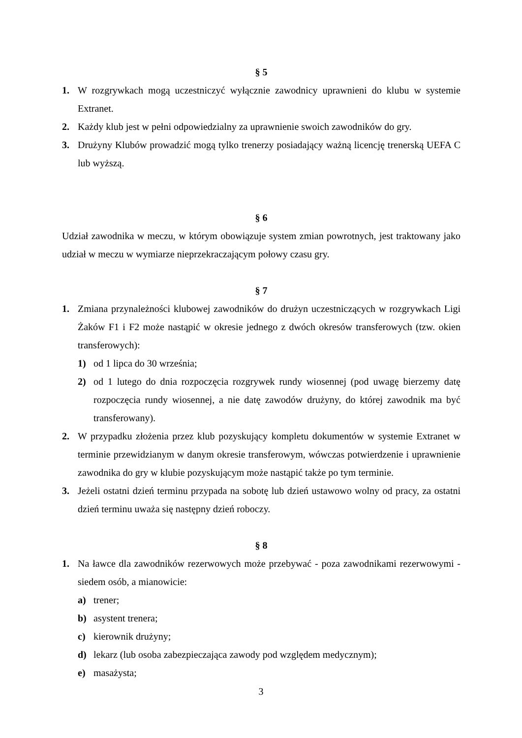§ 5
1. W rozgrywkach mogą uczestniczyć wyłącznie zawodnicy uprawnieni do klubu w systemie Extranet.
2. Każdy klub jest w pełni odpowiedzialny za uprawnienie swoich zawodników do gry.
3. Drużyny Klubów prowadzić mogą tylko trenerzy posiadający ważną licencję trenerską UEFA C lub wyższą.
§ 6
Udział zawodnika w meczu, w którym obowiązuje system zmian powrotnych, jest traktowany jako udział w meczu w wymiarze nieprzekraczającym połowy czasu gry.
§ 7
1. Zmiana przynależności klubowej zawodników do drużyn uczestniczących w rozgrywkach Ligi Żaków F1 i F2 może nastąpić w okresie jednego z dwóch okresów transferowych (tzw. okien transferowych):
1) od 1 lipca do 30 września;
2) od 1 lutego do dnia rozpoczęcia rozgrywek rundy wiosennej (pod uwagę bierzemy datę rozpoczęcia rundy wiosennej, a nie datę zawodów drużyny, do której zawodnik ma być transferowany).
2. W przypadku złożenia przez klub pozyskujący kompletu dokumentów w systemie Extranet w terminie przewidzianym w danym okresie transferowym, wówczas potwierdzenie i uprawnienie zawodnika do gry w klubie pozyskującym może nastąpić także po tym terminie.
3. Jeżeli ostatni dzień terminu przypada na sobotę lub dzień ustawowo wolny od pracy, za ostatni dzień terminu uważa się następny dzień roboczy.
§ 8
1. Na ławce dla zawodników rezerwowych może przebywać - poza zawodnikami rezerwowymi - siedem osób, a mianowicie:
a) trener;
b) asystent trenera;
c) kierownik drużyny;
d) lekarz (lub osoba zabezpieczająca zawody pod względem medycznym);
e) masażysta;
3